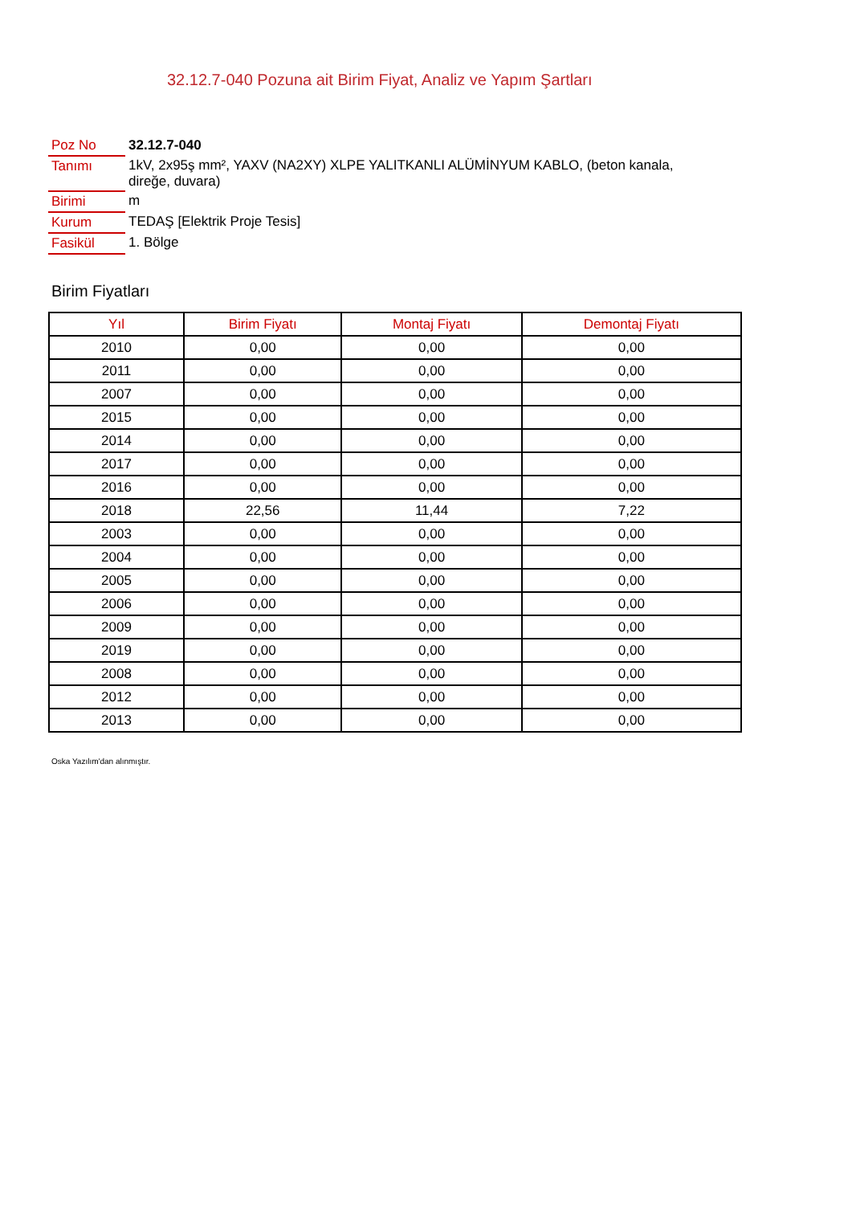32.12.7-040 Pozuna ait Birim Fiyat, Analiz ve Yapım Şartları
| Poz No | 32.12.7-040 |
| Tanımı | 1kV, 2x95ş mm², YAXV (NA2XY) XLPE YALITKANLI ALÜMİNYUM KABLO, (beton kanala, direğe, duvara) |
| Birimi | m |
| Kurum | TEDAŞ [Elektrik Proje Tesis] |
| Fasikül | 1. Bölge |
Birim Fiyatları
| Yıl | Birim Fiyatı | Montaj Fiyatı | Demontaj Fiyatı |
| --- | --- | --- | --- |
| 2010 | 0,00 | 0,00 | 0,00 |
| 2011 | 0,00 | 0,00 | 0,00 |
| 2007 | 0,00 | 0,00 | 0,00 |
| 2015 | 0,00 | 0,00 | 0,00 |
| 2014 | 0,00 | 0,00 | 0,00 |
| 2017 | 0,00 | 0,00 | 0,00 |
| 2016 | 0,00 | 0,00 | 0,00 |
| 2018 | 22,56 | 11,44 | 7,22 |
| 2003 | 0,00 | 0,00 | 0,00 |
| 2004 | 0,00 | 0,00 | 0,00 |
| 2005 | 0,00 | 0,00 | 0,00 |
| 2006 | 0,00 | 0,00 | 0,00 |
| 2009 | 0,00 | 0,00 | 0,00 |
| 2019 | 0,00 | 0,00 | 0,00 |
| 2008 | 0,00 | 0,00 | 0,00 |
| 2012 | 0,00 | 0,00 | 0,00 |
| 2013 | 0,00 | 0,00 | 0,00 |
Oska Yazılım'dan alınmıştır.